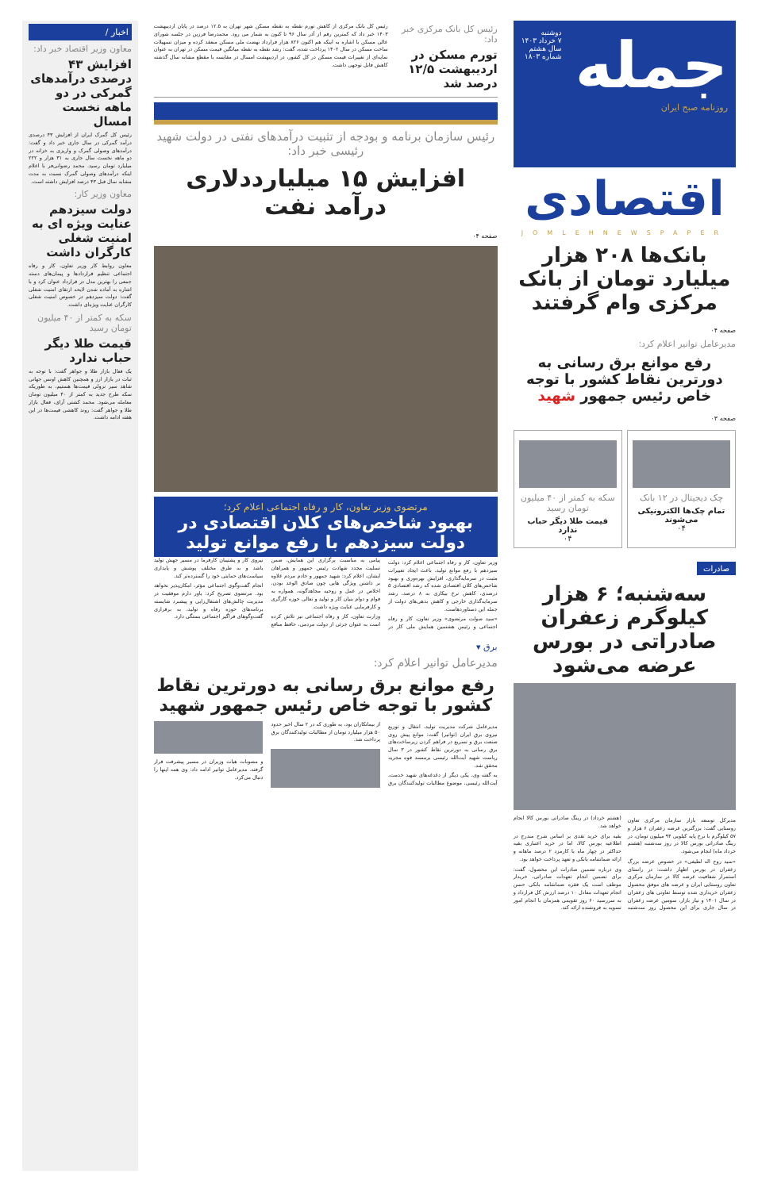جمله
روزنامه صبح ایران
دوشنبه
۷ خرداد ۱۴۰۳
سال هشتم
شماره ۱۸۰۳
اقتصادی
JOMLEHNEWSPAPER
بانک‌ها ۲۰۸ هزار میلیارد تومان از بانک مرکزی وام گرفتند
صفحه ۰۴
مدیرعامل توانیر اعلام کرد:
رفع موانع برق رسانی به دورترین نقاط کشور با توجه خاص رئیس جمهور شهید
صفحه ۰۳
چک دیجیتال در ۱۲ بانک
تمام چک‌ها الکترونیکی می‌شوند
۰۴
سکه به کمتر از ۴۰ میلیون تومان رسید
قیمت طلا دیگر حباب ندارد
۰۴
صادرات
سه‌شنبه؛ ۶ هزار کیلوگرم زعفران صادراتی در بورس عرضه می‌شود
مدیرکل توسعه بازار سازمان مرکزی تعاون روستایی گفت: بزرگترین عرضه زعفران ۶ هزار و ۵۷ کیلوگرم با نرخ پایه کیلویی ۹۴ میلیون تومان، در رینگ صادراتی بورس کالا در روز سه‌شنبه (هشتم خرداد ماه) انجام می‌شود.
«سید روح اله لطیفی» در خصوص عرضه بزرگ زعفران در بورس اظهار داشت: در راستای استمرار شفافیت عرضه کالا در سازمان مرکزی تعاون روستایی ایران و عرضه های موفق محصول زعفران خریداری شده توسط تعاونی های زعفران در سال ۱۴۰۱ و نیاز بازار، سومین عرضه زعفران در سال جاری برای این محصول روز سه‌شنبه (هشتم خرداد) در رینگ صادراتی بورس کالا انجام خواهد شد.
بقیه برای خرید نقدی بر اساس شرح مندرج در اطلاعیه بورس کالا، اما در خرید اعتباری بقیه حداکثر در چهار ماه با کارمزد ۲ درصد ماهانه و ارائه ضمانتنامه بانکی و تعهد پرداخت خواهد بود.
وی درباره تضمین صادرات این محصول، گفت: برای تضمین انجام تعهدات صادراتی، خریدار موظف است یک فقره ضمانتنامه بانکی حسن انجام تعهدات معادل ۱۰ درصد ارزش کل قرارداد و به سررسید ۶۰ روز تقویمی همزمان با انجام امور تسویه به فروشنده ارائه کند.
رئیس کل بانک مرکزی خبر داد:
تورم مسکن در اردیبهشت ۱۲/۵ درصد شد
رئیس کل بانک مرکزی از کاهش تورم نقطه به نقطه مسکن شهر تهران به ۱۲.۵ درصد در پایان اردیبهشت ۱۴۰۳ خبر داد که کمترین رقم از آذر سال ۹۶ تا کنون به شمار می رود. محمدرضا فرزین در جلسه شورای عالی مسکن با اشاره به اینکه هم اکنون ۸۲۶ هزار قرارداد نهضت ملی مسکن منعقد کرده و میزان تسهیلات ساخت مسکن در سال ۱۴۰۲ پرداخت شده، گفت: رشد نقطه به نقطه میانگین قیمت مسکن در تهران به عنوان نمایه‌ای از تغییرات قیمت مسکن در کل کشور، در اردیبهشت امسال در مقایسه با مقطع مشابه سال گذشته کاهش قابل توجهی داشت.
رئیس سازمان برنامه و بودجه از تثبیت درآمدهای نفتی در دولت شهید رئیسی خبر داد:
افزایش ۱۵ میلیارددلاری درآمد نفت
صفحه ۰۴
مرتضوی وزیر تعاون، کار و رفاه اجتماعی اعلام کرد؛
بهبود شاخص‌های کلان اقتصادی در دولت سیزدهم با رفع موانع تولید
وزیر تعاون، کار و رفاه اجتماعی اعلام کرد: دولت سیزدهم با رفع موانع تولید، باعث ایجاد تغییرات مثبت در سرمایه‌گذاری، افزایش بهره‌وری و بهبود شاخص‌های کلان اقتصادی شده که رشد اقتصادی ۵ درصدی، کاهش نرخ بیکاری به ۸ درصد، رشد سرمایه‌گذاری خارجی و کاهش بدهی‌های دولت از جمله این دستاوردهاست.
«سید صولت مرتضوی» وزیر تعاون، کار و رفاه اجتماعی و رئیس هشتمین همایش ملی کار در پیامی به مناسبت برگزاری این همایش، ضمن تسلیت مجدد شهادت رئیس جمهور و همراهان ایشان، اعلام کرد: شهید جمهور و خادم مردم علاوه بر داشتن ویژگی هایی چون صادق الوعد بودن، اخلاص در عمل و روحیه مجاهدگونه، همواره به قوام و دوام بنیان کار و تولید و تعالی حوزه کارگری و کارفرمایی عنایت ویژه داشت.
وزارت تعاون، کار و رفاه اجتماعی نیز تلاش کرده است به عنوان جزئی از دولت مردمی، حافظ منافع نیروی کار و پشتیبان کارفرما در مسیر جهش تولید باشد و به طرق مختلف پوشش و پایداری سیاست‌های حمایتی خود را گسترده‌تر کند.
انجام گفت‌وگوی اجتماعی مؤثر، امکان‌پذیر نخواهد بود. مرتضوی تصریح کرد: باور دارم موفقیت در مدیریت چالش‌های اشتغال‌زایی و پیشبرد شایسته برنامه‌های حوزه رفاه و تولید، به برقراری گفت‌وگوهای فراگیر اجتماعی بستگی دارد.
برق ▾
مدیرعامل توانیر اعلام کرد:
رفع موانع برق رسانی به دورترین نقاط کشور با توجه خاص رئیس جمهور شهید
مدیرعامل شرکت مدیریت تولید، انتقال و توزیع نیروی برق ایران (توانیر) گفت: موانع پیش روی صنعت برق و تسریع در فراهم کردن زیرساخت‌های برق رسانی به دورترین نقاط کشور در ۳ سال ریاست شهید آیت‌الله رئیسی برمسند قوه مجریه محقق شد.
به گفته وی، یکی دیگر از دغدغه‌های شهید خدمت، آیت‌الله رئیسی، موضوع مطالبات تولیدکنندگان برق از بیمانکاران بود، به طوری که در ۲ سال اخیر حدود ۵۰ هزار میلیارد تومان از مطالبات تولیدکنندگان برق پرداخت شد.
و مصوبات هیات وزیران در مسیر پیشرفت قرار گرفته. مدیرعامل توانیر ادامه داد: وی همه اینها را دنبال می‌کرد.
اخبار /
معاون وزیر اقتصاد خبر داد:
افزایش ۴۳ درصدی درآمدهای گمرکی در دو ماهه نخست امسال
رئیس کل گمرک ایران از افزایش ۴۳ درصدی درآمد گمرکی در سال جاری خبر داد و گفت: درآمدهای وصولی گمرک و واریزی به خزانه در دو ماهه نخست سال جاری به ۳۱ هزار و ۲۲۲ میلیارد تومان رسید. محمد رضوانی‌فر با اعلام اینکه درآمدهای وصولی گمرک نسبت به مدت مشابه سال قبل ۴۳ درصد افزایش داشته است.
معاون وزیر کار:
دولت سیزدهم عنایت ویژه ای به امنیت شغلی کارگران داشت
معاون روابط کار وزیر تعاون، کار و رفاه اجتماعی تنظیم قراردادها و پیمان‌های دسته جمعی را بهترین مدل در قرارداد عنوان کرد و با اشاره به آماده شدن لایحه ارتقای امنیت شغلی گفت: دولت سیزدهم در خصوص امنیت شغلی کارگران عنایت ویژه‌ای داشت.
سکه به کمتر از ۴۰ میلیون تومان رسید
قیمت طلا دیگر حباب ندارد
یک فعال بازار طلا و جواهر گفت: با توجه به ثبات در بازار ارز و همچنین کاهش اونس جهانی شاهد سیر نزولی قیمت‌ها هستیم، به طوریکه سکه طرح جدید به کمتر از ۴۰ میلیون تومان معامله می‌شود. محمد کشتی آرای، فعال بازار طلا و جواهر گفت: روند کاهشی قیمت‌ها در این هفته ادامه داشت.